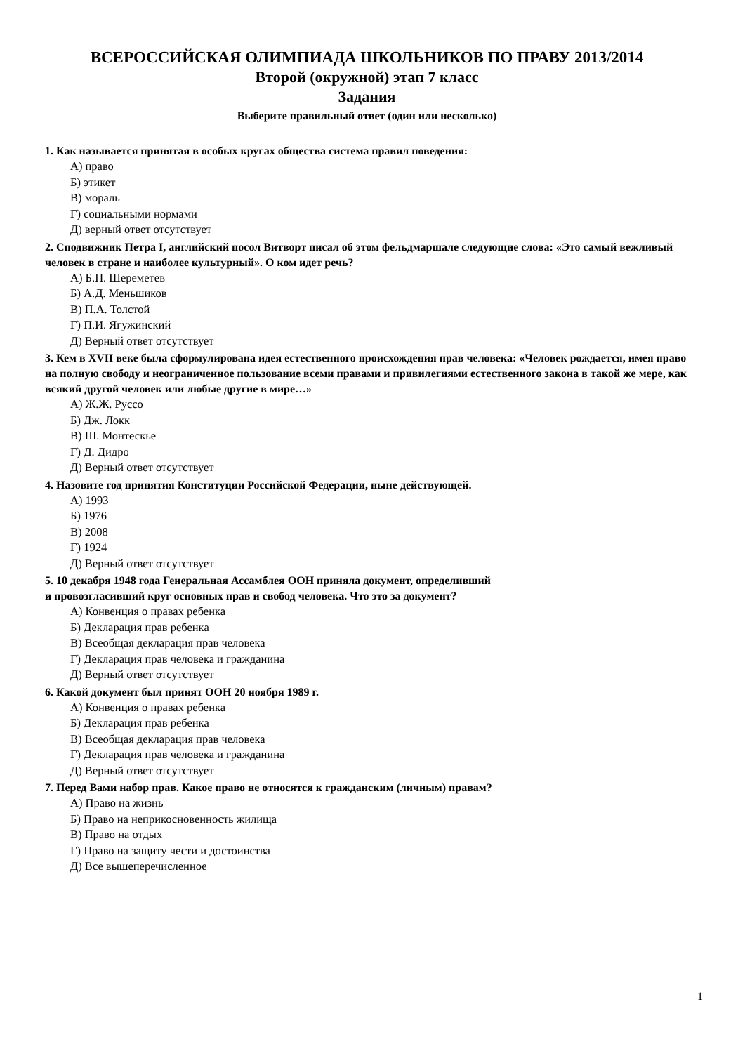ВСЕРОССИЙСКАЯ ОЛИМПИАДА ШКОЛЬНИКОВ ПО ПРАВУ 2013/2014
Второй (окружной) этап 7 класс
Задания
Выберите правильный ответ (один или несколько)
1. Как называется принятая в особых кругах общества система правил поведения:
А) право
Б) этикет
В) мораль
Г) социальными нормами
Д) верный ответ отсутствует
2. Сподвижник Петра I, английский посол Витворт писал об этом фельдмаршале следующие слова: «Это самый вежливый человек в стране и наиболее культурный». О ком идет речь?
А) Б.П. Шереметев
Б) А.Д. Меньшиков
В) П.А. Толстой
Г) П.И. Ягужинский
Д) Верный ответ отсутствует
3. Кем в XVII веке была сформулирована идея естественного происхождения прав человека: «Человек рождается, имея право на полную свободу и неограниченное пользование всеми правами и привилегиями естественного закона в такой же мере, как всякий другой человек или любые другие в мире…»
А) Ж.Ж. Руссо
Б) Дж. Локк
В) Ш. Монтескье
Г) Д. Дидро
Д) Верный ответ отсутствует
4. Назовите год принятия Конституции Российской Федерации, ныне действующей.
А) 1993
Б) 1976
В) 2008
Г) 1924
Д) Верный ответ отсутствует
5. 10 декабря 1948 года Генеральная Ассамблея ООН приняла документ, определивший
и провозгласивший круг основных прав и свобод человека. Что это за документ?
А) Конвенция о правах ребенка
Б) Декларация прав ребенка
В) Всеобщая декларация прав человека
Г) Декларация прав человека и гражданина
Д) Верный ответ отсутствует
6. Какой документ был принят ООН 20 ноября 1989 г.
А) Конвенция о правах ребенка
Б) Декларация прав ребенка
В) Всеобщая декларация прав человека
Г) Декларация прав человека и гражданина
Д) Верный ответ отсутствует
7. Перед Вами набор прав. Какое право не относятся к гражданским (личным) правам?
А) Право на жизнь
Б) Право на неприкосновенность жилища
В) Право на отдых
Г) Право на защиту чести и достоинства
Д) Все вышеперечисленное
1